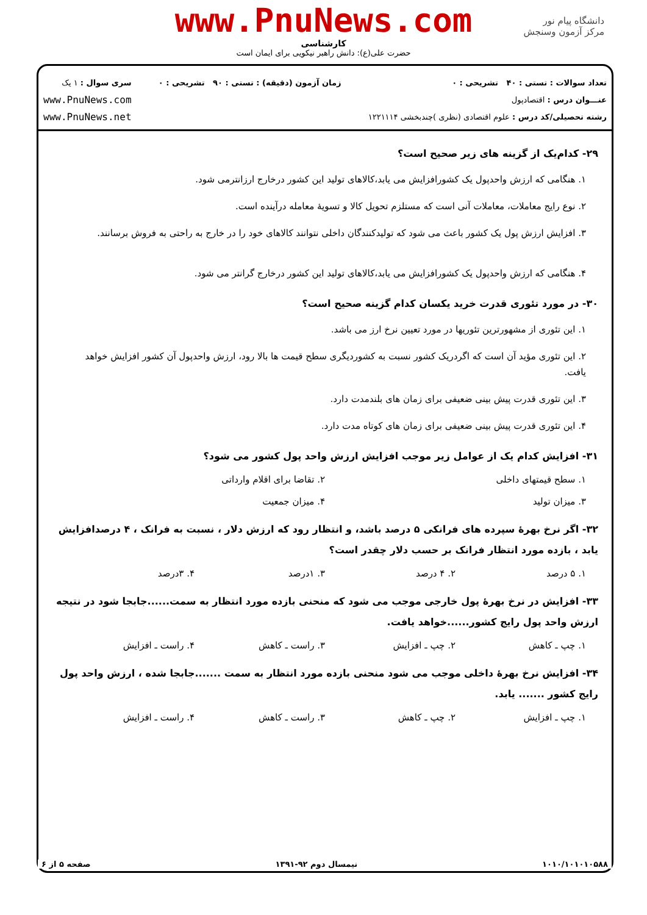دانشگاه پیام نور
مرکز آزمون وسنجش
www.PnuNews.com
کارشناسی
حضرت علی(ع): دانش راهبر نیکویی برای ایمان است
تعداد سوالات : تستی : ۴۰ تشریحی : ۰
عنـــوان درس : اقتصادپول
رشته تحصیلی/کد درس : علوم اقتصادی (نظری )چندبخشی ۱۲۲۱۱۱۴
زمان آزمون (دقیقه) : تستی : ۹۰ تشریحی : ۰
سری سوال : ۱ یک
www.PnuNews.com
www.PnuNews.net
۲۹- کدام‌یک از گزینه های زیر صحیح است؟
۱. هنگامی که ارزش واحدپول یک کشورافزایش می یابد،کالاهای تولید این کشور درخارج ارزانترمی شود.
۲. نوع رایج معاملات، معاملات آنی است که مستلزم تحویل کالا و تسویهٔ معامله درآینده است.
۳. افزایش ارزش پول یک کشور باعث می شود که تولیدکنندگان داخلی نتوانند کالاهای خود را در خارج به راحتی به فروش برسانند.
۴. هنگامی که ارزش واحدپول یک کشورافزایش می یابد،کالاهای تولید این کشور درخارج گرانتر می شود.
۳۰- در مورد تئوری قدرت خرید یکسان کدام گزینه صحیح است؟
۱. این تئوری از مشهورترین تئوریها در مورد تعیین نرخ ارز می باشد.
۲. این تئوری مؤید آن است که اگردریک کشور نسبت به کشوردیگری سطح قیمت ها بالا رود، ارزش واحدپول آن کشور افزایش خواهد یافت.
۳. این تئوری قدرت پیش بینی ضعیفی برای زمان های بلندمدت دارد.
۴. این تئوری قدرت پیش بینی ضعیفی برای زمان های کوتاه مدت دارد.
۳۱- افزایش کدام یک از عوامل زیر موجب افزایش ارزش واحد پول کشور می شود؟
۱. سطح قیمتهای داخلی ۲. تقاضا برای اقلام وارداتی
۳. میزان تولید ۴. میزان جمعیت
۳۲- اگر نرخ بهرهٔ سپرده های فرانکی ۵ درصد باشد، و انتظار رود که ارزش دلار ، نسبت به فرانک ، ۴ درصدافزایش یابد ، بازده مورد انتظار فرانک بر حسب دلار چقدر است؟
۱. ۵ درصد ۲. ۴ درصد ۳. ۱درصد ۴. ۳درصد
۳۳- افزایش در نرخ بهرهٔ پول خارجی موجب می شود که منحنی بازده مورد انتظار به سمت......جابجا شود در نتیجه ارزش واحد پول رایج کشور......خواهد یافت.
۱. چپ ـ کاهش ۲. چپ ـ افزایش ۳. راست ـ کاهش ۴. راست ـ افزایش
۳۴- افزایش نرخ بهرهٔ داخلی موجب می شود منحنی بازده مورد انتظار به سمت .......جابجا شده ، ارزش واحد پول رایج کشور ....... یابد.
۱. چپ ـ افزایش ۲. چپ ـ کاهش ۳. راست ـ کاهش ۴. راست ـ افزایش
۱۰۱۰/۱۰۱۰۱۰۵۸۸ نیمسال دوم ۹۲-۱۳۹۱ صفحه ۵ از ۶